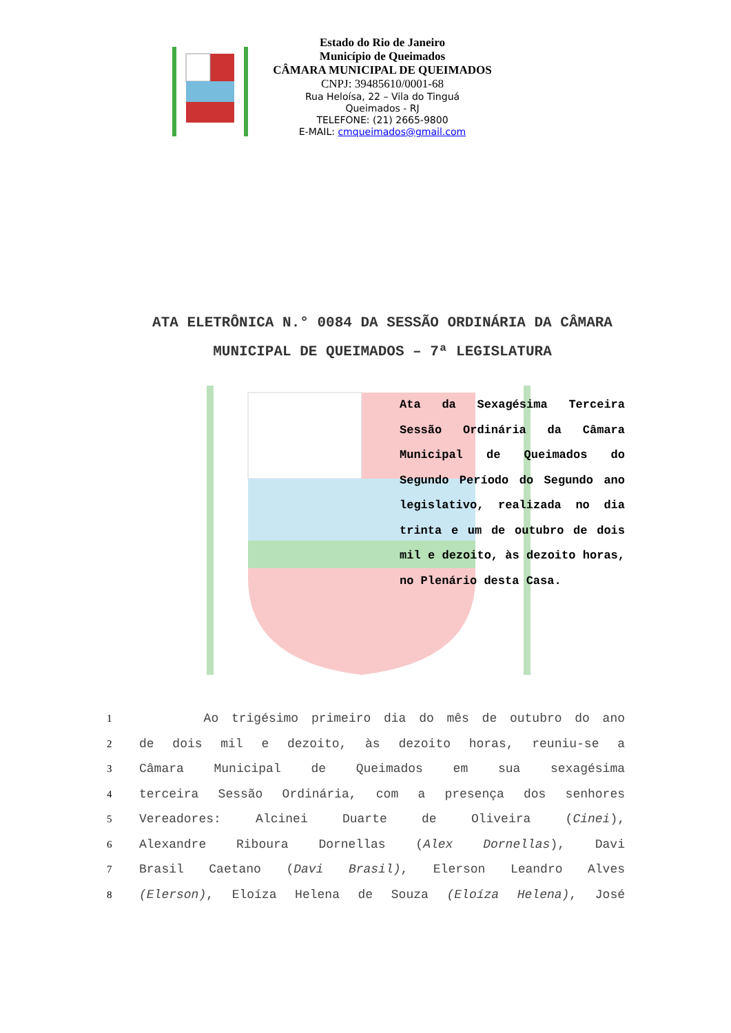Estado do Rio de Janeiro
Município de Queimados
CÂMARA MUNICIPAL DE QUEIMADOS
CNPJ: 39485610/0001-68
Rua Heloísa, 22 – Vila do Tinguá
Queimados - RJ
TELEFONE: (21) 2665-9800
E-MAIL: cmqueimados@gmail.com
ATA ELETRÔNICA N.° 0084 DA SESSÃO ORDINÁRIA DA CÂMARA MUNICIPAL DE QUEIMADOS – 7ª LEGISLATURA
Ata da Sexagésima Terceira Sessão Ordinária da Câmara Municipal de Queimados do Segundo Período do Segundo ano legislativo, realizada no dia trinta e um de outubro de dois mil e dezoito, às dezoito horas, no Plenário desta Casa.
1 Ao trigésimo primeiro dia do mês de outubro do ano
2 de dois mil e dezoito, às dezoito horas, reuniu-se a
3 Câmara Municipal de Queimados em sua sexagésima
4 terceira Sessão Ordinária, com a presença dos senhores
5 Vereadores: Alcinei Duarte de Oliveira (Cinei),
6 Alexandre Riboura Dornellas (Alex Dornellas), Davi
7 Brasil Caetano (Davi Brasil), Elerson Leandro Alves
8 (Elerson), Eloíza Helena de Souza (Eloíza Helena), José